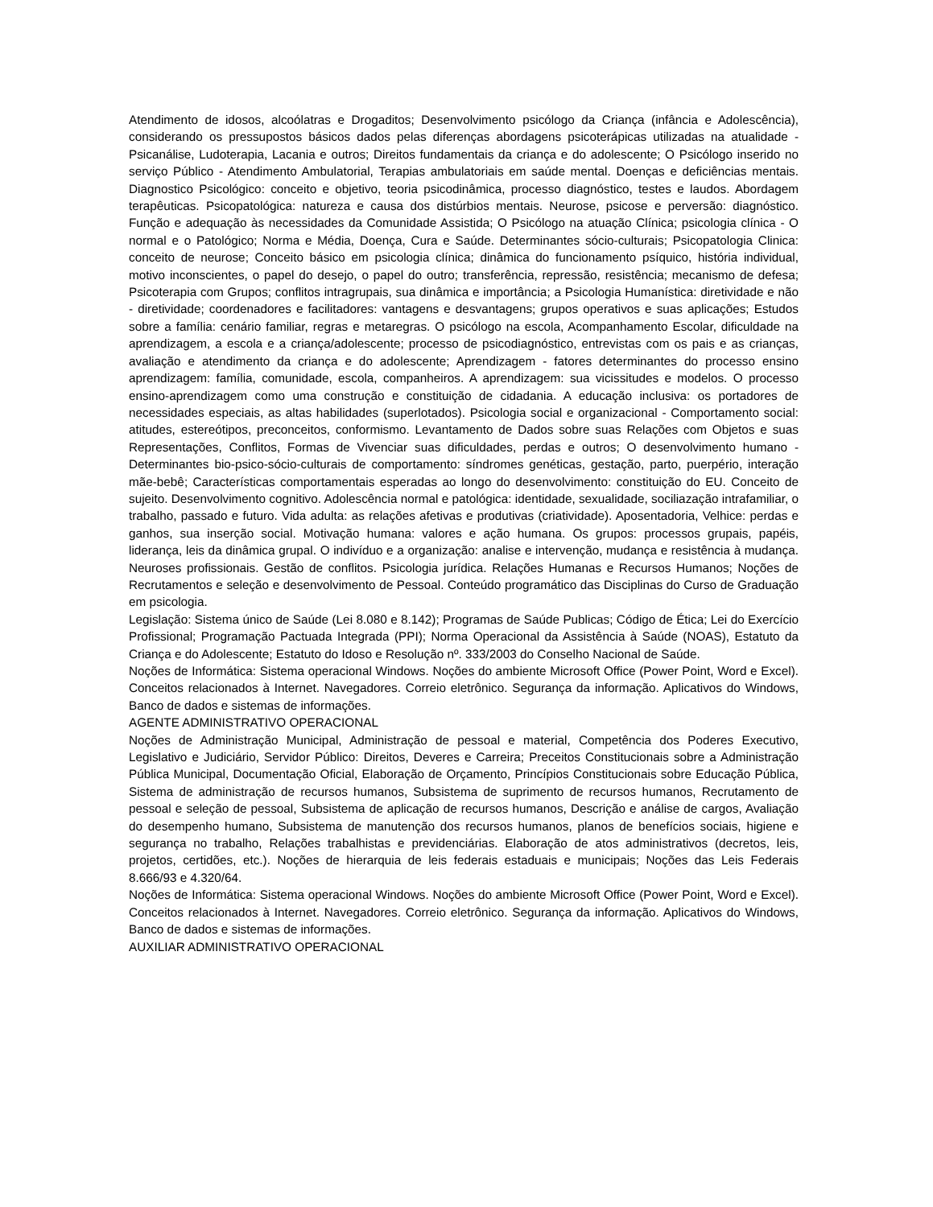Atendimento de idosos, alcoólatras e Drogaditos; Desenvolvimento psicólogo da Criança (infância e Adolescência), considerando os pressupostos básicos dados pelas diferenças abordagens psicoterápicas utilizadas na atualidade - Psicanálise, Ludoterapia, Lacania e outros; Direitos fundamentais da criança e do adolescente; O Psicólogo inserido no serviço Público - Atendimento Ambulatorial, Terapias ambulatoriais em saúde mental. Doenças e deficiências mentais. Diagnostico Psicológico: conceito e objetivo, teoria psicodinâmica, processo diagnóstico, testes e laudos. Abordagem terapêuticas. Psicopatológica: natureza e causa dos distúrbios mentais. Neurose, psicose e perversão: diagnóstico. Função e adequação às necessidades da Comunidade Assistida; O Psicólogo na atuação Clínica; psicologia clínica - O normal e o Patológico; Norma e Média, Doença, Cura e Saúde. Determinantes sócio-culturais; Psicopatologia Clinica: conceito de neurose; Conceito básico em psicologia clínica; dinâmica do funcionamento psíquico, história individual, motivo inconscientes, o papel do desejo, o papel do outro; transferência, repressão, resistência; mecanismo de defesa; Psicoterapia com Grupos; conflitos intragrupais, sua dinâmica e importância; a Psicologia Humanística: diretividade e não - diretividade; coordenadores e facilitadores: vantagens e desvantagens; grupos operativos e suas aplicações; Estudos sobre a família: cenário familiar, regras e metaregras. O psicólogo na escola, Acompanhamento Escolar, dificuldade na aprendizagem, a escola e a criança/adolescente; processo de psicodiagnóstico, entrevistas com os pais e as crianças, avaliação e atendimento da criança e do adolescente; Aprendizagem - fatores determinantes do processo ensino aprendizagem: família, comunidade, escola, companheiros. A aprendizagem: sua vicissitudes e modelos. O processo ensino-aprendizagem como uma construção e constituição de cidadania. A educação inclusiva: os portadores de necessidades especiais, as altas habilidades (superlotados). Psicologia social e organizacional - Comportamento social: atitudes, estereótipos, preconceitos, conformismo. Levantamento de Dados sobre suas Relações com Objetos e suas Representações, Conflitos, Formas de Vivenciar suas dificuldades, perdas e outros; O desenvolvimento humano - Determinantes bio-psico-sócio-culturais de comportamento: síndromes genéticas, gestação, parto, puerpério, interação mãe-bebê; Características comportamentais esperadas ao longo do desenvolvimento: constituição do EU. Conceito de sujeito. Desenvolvimento cognitivo. Adolescência normal e patológica: identidade, sexualidade, sociliazação intrafamiliar, o trabalho, passado e futuro. Vida adulta: as relações afetivas e produtivas (criatividade). Aposentadoria, Velhice: perdas e ganhos, sua inserção social. Motivação humana: valores e ação humana. Os grupos: processos grupais, papéis, liderança, leis da dinâmica grupal. O indivíduo e a organização: analise e intervenção, mudança e resistência à mudança. Neuroses profissionais. Gestão de conflitos. Psicologia jurídica. Relações Humanas e Recursos Humanos; Noções de Recrutamentos e seleção e desenvolvimento de Pessoal. Conteúdo programático das Disciplinas do Curso de Graduação em psicologia.
Legislação: Sistema único de Saúde (Lei 8.080 e 8.142); Programas de Saúde Publicas; Código de Ética; Lei do Exercício Profissional; Programação Pactuada Integrada (PPI); Norma Operacional da Assistência à Saúde (NOAS), Estatuto da Criança e do Adolescente; Estatuto do Idoso e Resolução nº. 333/2003 do Conselho Nacional de Saúde.
Noções de Informática: Sistema operacional Windows. Noções do ambiente Microsoft Office (Power Point, Word e Excel). Conceitos relacionados à Internet. Navegadores. Correio eletrônico. Segurança da informação. Aplicativos do Windows, Banco de dados e sistemas de informações.
AGENTE ADMINISTRATIVO OPERACIONAL
Noções de Administração Municipal, Administração de pessoal e material, Competência dos Poderes Executivo, Legislativo e Judiciário, Servidor Público: Direitos, Deveres e Carreira; Preceitos Constitucionais sobre a Administração Pública Municipal, Documentação Oficial, Elaboração de Orçamento, Princípios Constitucionais sobre Educação Pública, Sistema de administração de recursos humanos, Subsistema de suprimento de recursos humanos, Recrutamento de pessoal e seleção de pessoal, Subsistema de aplicação de recursos humanos, Descrição e análise de cargos, Avaliação do desempenho humano, Subsistema de manutenção dos recursos humanos, planos de benefícios sociais, higiene e segurança no trabalho, Relações trabalhistas e previdenciárias. Elaboração de atos administrativos (decretos, leis, projetos, certidões, etc.). Noções de hierarquia de leis federais estaduais e municipais; Noções das Leis Federais 8.666/93 e 4.320/64.
Noções de Informática: Sistema operacional Windows. Noções do ambiente Microsoft Office (Power Point, Word e Excel). Conceitos relacionados à Internet. Navegadores. Correio eletrônico. Segurança da informação. Aplicativos do Windows, Banco de dados e sistemas de informações.
AUXILIAR ADMINISTRATIVO OPERACIONAL